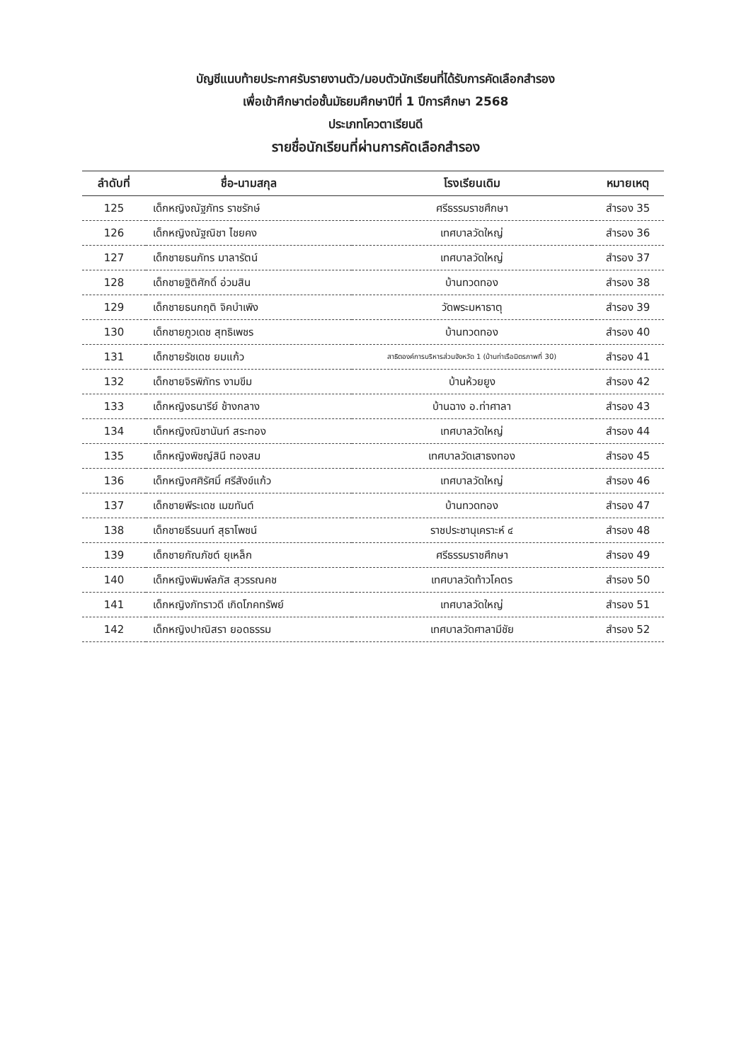บัญชีแนบท้ายประกาศรับรายงานตัว/มอบตัวนักเรียนที่ได้รับการคัดเลือกสำรอง
เพื่อเข้าศึกษาต่อชั้นมัธยมศึกษาปีที่ 1 ปีการศึกษา 2568
ประเภทโควตาเรียนดี
รายชื่อนักเรียนที่ผ่านการคัดเลือกสำรอง
| ลำดับที่ | ชื่อ-นามสกุล | โรงเรียนเดิม | หมายเหตุ |
| --- | --- | --- | --- |
| 125 | เด็กหญิงณัฐภัทร ราชรักษ์ | ศรีธรรมราชศึกษา | สำรอง 35 |
| 126 | เด็กหญิงณัฐณิชา ไชยคง | เทศบาลวัดใหญ่ | สำรอง 36 |
| 127 | เด็กชายธนภัทร มาลารัตน์ | เทศบาลวัดใหญ่ | สำรอง 37 |
| 128 | เด็กชายฐิติศักดิ์ อ่วมสิน | บ้านทวดทอง | สำรอง 38 |
| 129 | เด็กชายธนกฤติ จิคบำเพิง | วัดพระมหาธาตุ | สำรอง 39 |
| 130 | เด็กชายภูวเดช สุทธิเพชร | บ้านทวดทอง | สำรอง 40 |
| 131 | เด็กชายรัชเดช ยมแก้ว | สาธิตองค์การบริหารส่วนจังหวัด 1 (บ้านท่าเรือมิตรภาพที่ 30) | สำรอง 41 |
| 132 | เด็กชายจิรพิภัทร งามขีม | บ้านห้วยยูง | สำรอง 42 |
| 133 | เด็กหญิงธนารีย์ ช้างกลาง | บ้านฉาง อ.ท่าศาลา | สำรอง 43 |
| 134 | เด็กหญิงณิชานันท์ สระทอง | เทศบาลวัดใหญ่ | สำรอง 44 |
| 135 | เด็กหญิงพิชญ์สินี ทองสม | เทศบาลวัดเสาธงทอง | สำรอง 45 |
| 136 | เด็กหญิงศศิรัศมิ์ ศรีสังข์แก้ว | เทศบาลวัดใหญ่ | สำรอง 46 |
| 137 | เด็กชายพีระเดช เมฆทันต์ | บ้านทวดทอง | สำรอง 47 |
| 138 | เด็กชายธีรนนท์ สุธาโพชน์ | ราชประชานุเคราะห์ ๔ | สำรอง 48 |
| 139 | เด็กชายกัณภัชต์ ยุเหล็ก | ศรีธรรมราชศึกษา | สำรอง 49 |
| 140 | เด็กหญิงพิมพ์ลภัส สุวรรณคช | เทศบาลวัดท้าวโคตร | สำรอง 50 |
| 141 | เด็กหญิงภัทราวดี เกิดโภคทรัพย์ | เทศบาลวัดใหญ่ | สำรอง 51 |
| 142 | เด็กหญิงปาณิสรา ยอดธรรม | เทศบาลวัดศาลามีชัย | สำรอง 52 |